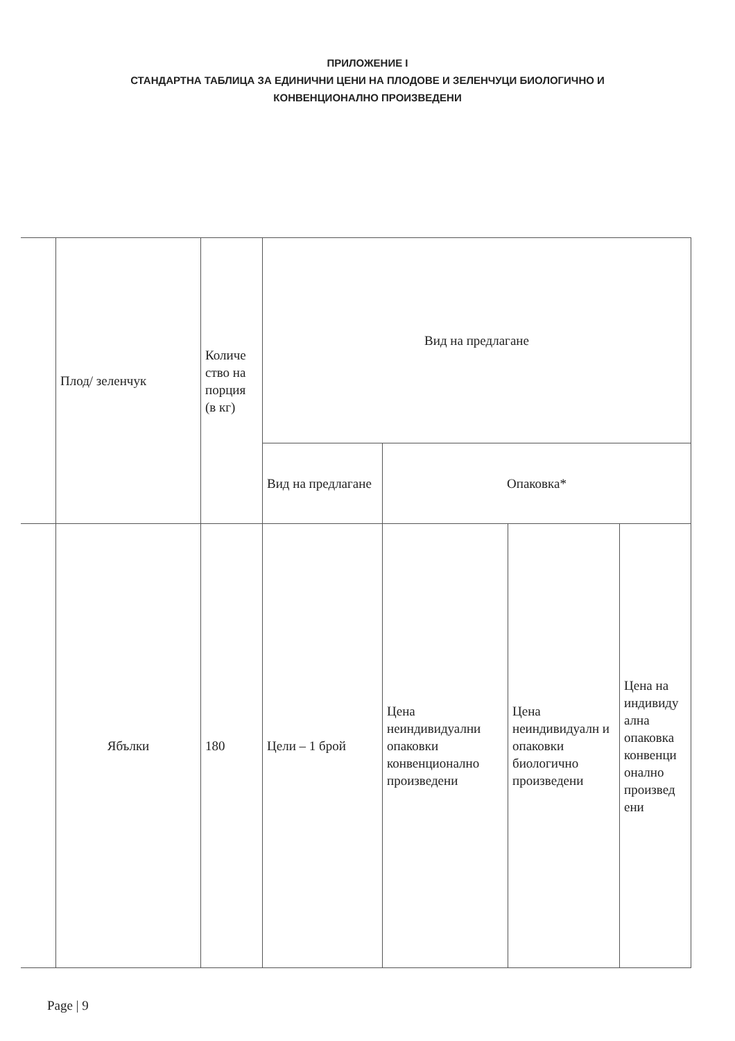ПРИЛОЖЕНИЕ I
СТАНДАРТНА ТАБЛИЦА ЗА ЕДИНИЧНИ ЦЕНИ НА ПЛОДОВЕ И ЗЕЛЕНЧУЦИ БИОЛОГИЧНО И
КОНВЕНЦИОНАЛНО ПРОИЗВЕДЕНИ
| | Плод/ зеленчук | Количе ство на порция (в кг) | Вид на предлагане | | | |
| | | | Вид на предлагане | Опаковка* | | |
| | Ябълки | 180 | Цели – 1 брой | Цена неиндивидуални опаковки конвенционално произведени | Цена неиндивидуалн и опаковки биологично произведени | Цена на индивиду ална опаковка конвенци онално произвед ени |
Page | 9